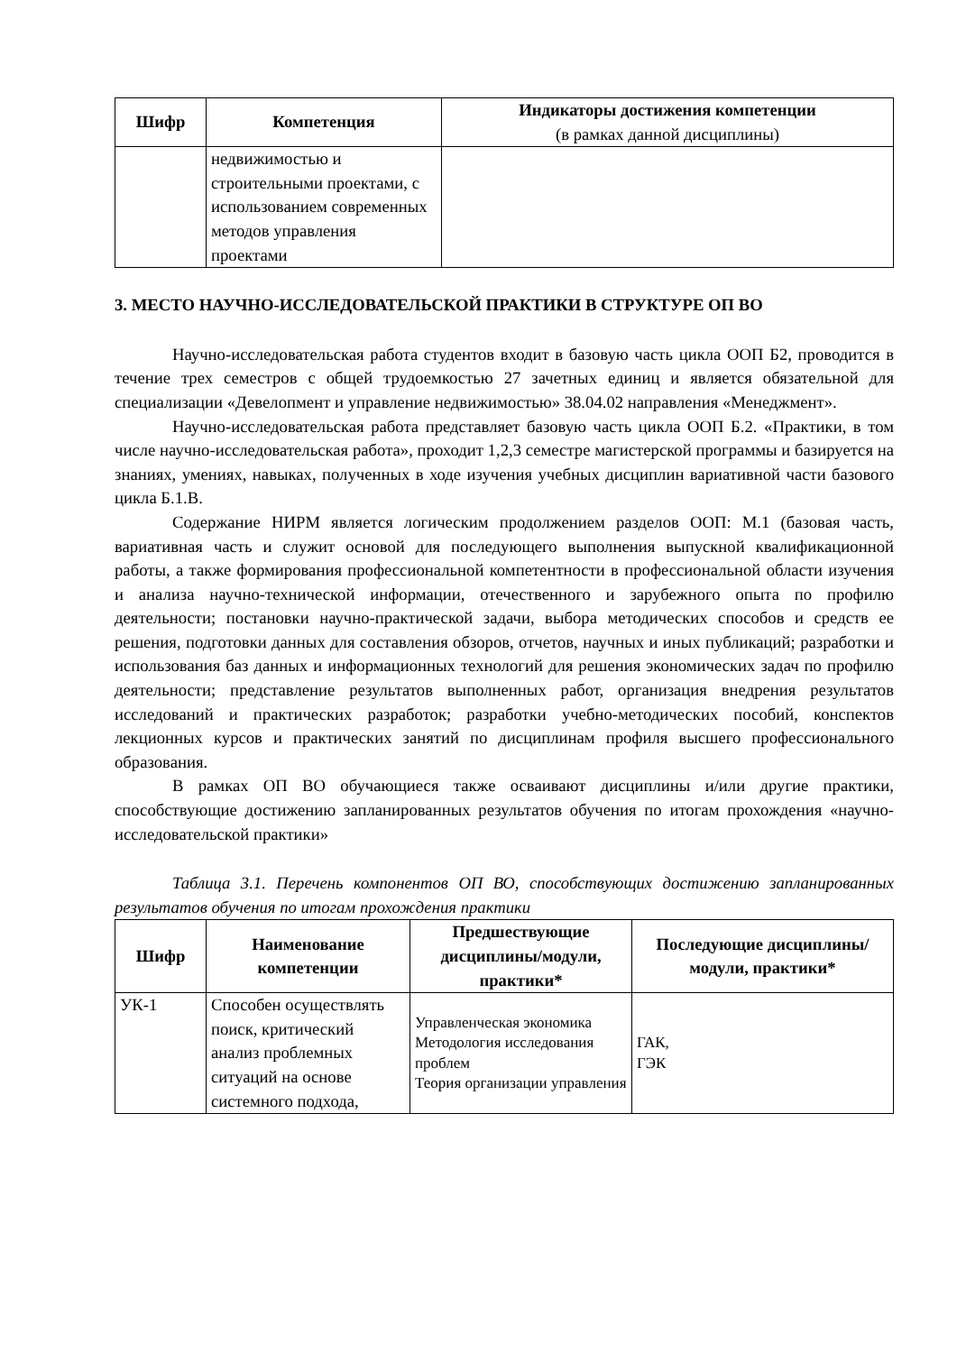| Шифр | Компетенция | Индикаторы достижения компетенции (в рамках данной дисциплины) |
| --- | --- | --- |
| | недвижимостью и строительными проектами, с использованием современных методов управления проектами | |
3. МЕСТО НАУЧНО-ИССЛЕДОВАТЕЛЬСКОЙ ПРАКТИКИ В СТРУКТУРЕ ОП ВО
Научно-исследовательская работа студентов входит в базовую часть цикла ООП Б2, проводится в течение трех семестров с общей трудоемкостью 27 зачетных единиц и является обязательной для специализации «Девелопмент и управление недвижимостью» 38.04.02 направления «Менеджмент».
Научно-исследовательская работа представляет базовую часть цикла ООП Б.2. «Практики, в том числе научно-исследовательская работа», проходит 1,2,3 семестре магистерской программы и базируется на знаниях, умениях, навыках, полученных в ходе изучения учебных дисциплин вариативной части базового цикла Б.1.В.
Содержание НИРМ является логическим продолжением разделов ООП: М.1 (базовая часть, вариативная часть и служит основой для последующего выполнения выпускной квалификационной работы, а также формирования профессиональной компетентности в профессиональной области изучения и анализа научно-технической информации, отечественного и зарубежного опыта по профилю деятельности; постановки научно-практической задачи, выбора методических способов и средств ее решения, подготовки данных для составления обзоров, отчетов, научных и иных публикаций; разработки и использования баз данных и информационных технологий для решения экономических задач по профилю деятельности; представление результатов выполненных работ, организация внедрения результатов исследований и практических разработок; разработки учебно-методических пособий, конспектов лекционных курсов и практических занятий по дисциплинам профиля высшего профессионального образования.
В рамках ОП ВО обучающиеся также осваивают дисциплины и/или другие практики, способствующие достижению запланированных результатов обучения по итогам прохождения «научно-исследовательской практики»
Таблица 3.1. Перечень компонентов ОП ВО, способствующих достижению запланированных результатов обучения по итогам прохождения практики
| Шифр | Наименование компетенции | Предшествующие дисциплины/модули, практики* | Последующие дисциплины/модули, практики* |
| --- | --- | --- | --- |
| УК-1 | Способен осуществлять поиск, критический анализ проблемных ситуаций на основе системного подхода, | Управленческая экономика Методология исследования проблем Теория организации управления | ГАК, ГЭК |